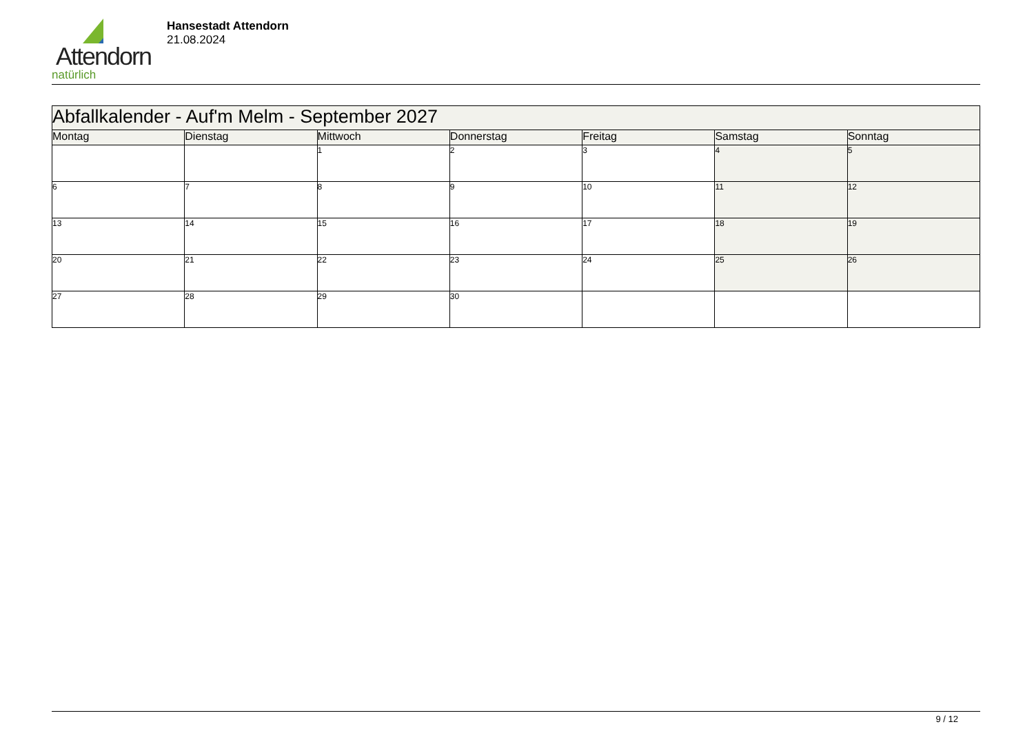Attendorn
natürlich
Hansestadt Attendorn
21.08.2024
| Abfallkalender - Auf'm Melm - September 2027 | | | | | | |
| --- | --- | --- | --- | --- | --- | --- |
| Montag | Dienstag | Mittwoch | Donnerstag | Freitag | Samstag | Sonntag |
| | | 1 | 2 | 3 | 4 | 5 |
| 6 | 7 | 8 | 9 | 10 | 11 | 12 |
| 13 | 14 | 15 | 16 | 17 | 18 | 19 |
| 20 | 21 | 22 | 23 | 24 | 25 | 26 |
| 27 | 28 | 29 | 30 | | | |
9 / 12